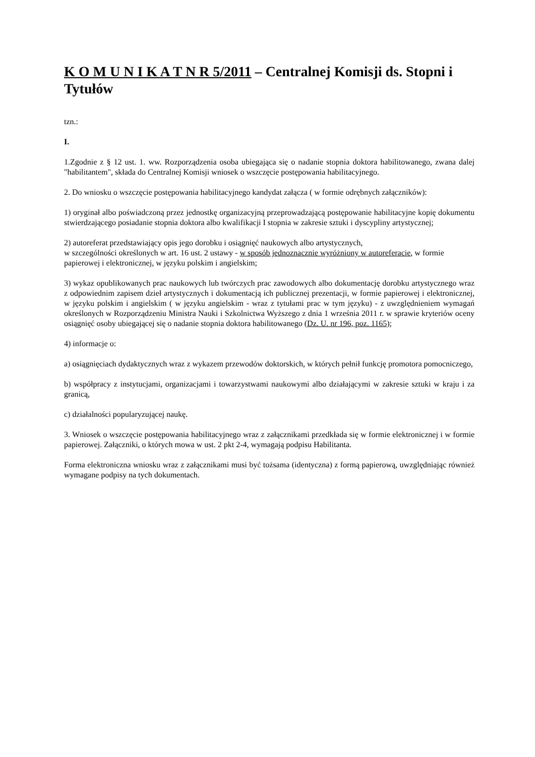K O M U N I K A T N R 5/2011 – Centralnej Komisji ds. Stopni i Tytułów
tzn.:
I.
1.Zgodnie z § 12 ust. 1. ww. Rozporządzenia osoba ubiegająca się o nadanie stopnia doktora habilitowanego, zwana dalej "habilitantem", składa do Centralnej Komisji wniosek o wszczęcie postępowania habilitacyjnego.
2. Do wniosku o wszczęcie postępowania habilitacyjnego kandydat załącza ( w formie odrębnych załączników):
1) oryginał albo poświadczoną przez jednostkę organizacyjną przeprowadzającą postępowanie habilitacyjne kopię dokumentu stwierdzającego posiadanie stopnia doktora albo kwalifikacji I stopnia w zakresie sztuki i dyscypliny artystycznej;
2) autoreferat przedstawiający opis jego dorobku i osiągnięć naukowych albo artystycznych,
w szczególności określonych w art. 16 ust. 2 ustawy - w sposób jednoznacznie wyróżniony w autoreferacie, w formie papierowej i elektronicznej, w języku polskim i angielskim;
3) wykaz opublikowanych prac naukowych lub twórczych prac zawodowych albo dokumentację dorobku artystycznego wraz z odpowiednim zapisem dzieł artystycznych i dokumentacją ich publicznej prezentacji, w formie papierowej i elektronicznej, w języku polskim i angielskim ( w języku angielskim - wraz z tytułami prac w tym języku) - z uwzględnieniem wymagań określonych w Rozporządzeniu Ministra Nauki i Szkolnictwa Wyższego z dnia 1 września 2011 r. w sprawie kryteriów oceny osiągnięć osoby ubiegającej się o nadanie stopnia doktora habilitowanego (Dz. U. nr 196, poz. 1165);
4) informacje o:
a) osiągnięciach dydaktycznych wraz z wykazem przewodów doktorskich, w których pełnił funkcję promotora pomocniczego,
b) współpracy z instytucjami, organizacjami i towarzystwami naukowymi albo działającymi w zakresie sztuki w kraju i za granicą,
c) działalności popularyzującej naukę.
3. Wniosek o wszczęcie postępowania habilitacyjnego wraz z załącznikami przedkłada się w formie elektronicznej i w formie papierowej. Załączniki, o których mowa w ust. 2 pkt 2-4, wymagają podpisu Habilitanta.
Forma elektroniczna wniosku wraz z załącznikami musi być tożsama (identyczna) z formą papierową, uwzględniając również wymagane podpisy na tych dokumentach.